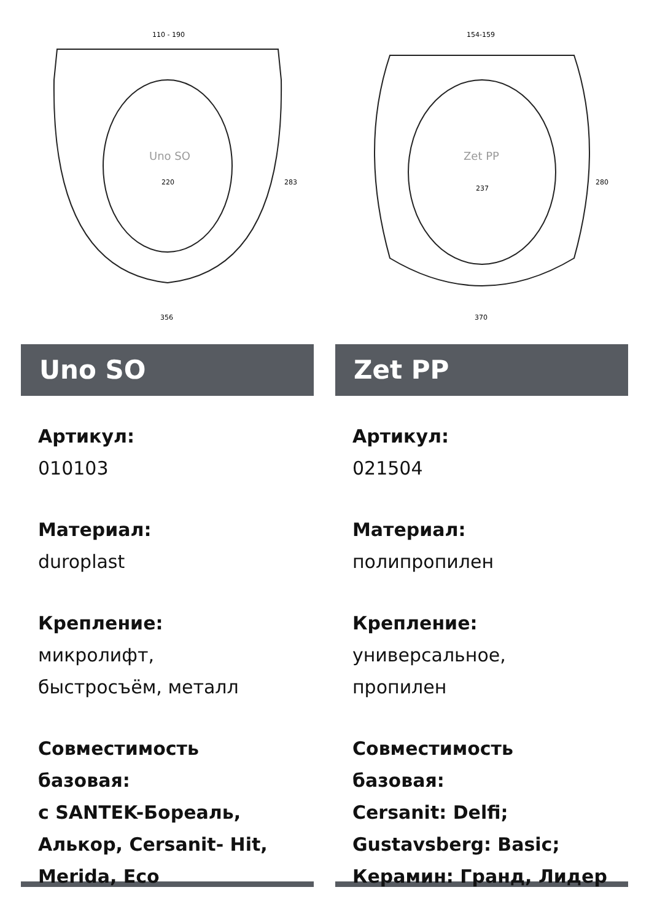110 - 190
Uno SO
220
356
283
Uno SO
Артикул:
010103
Материал:
duroplast
Крепление:
микролифт,
быстросъём, металл
Совместимость базовая:
с SANTEK-Бореаль,
Алькор, Cersanit- Hit,
Merida, Eco
154-159
Zet PP
237
370
280
Zet PP
Артикул:
021504
Материал:
полипропилен
Крепление:
универсальное,
пропилен
Совместимость базовая:
Cersanit: Delfi;
Gustavsberg: Basic;
Керамин: Гранд, Лидер